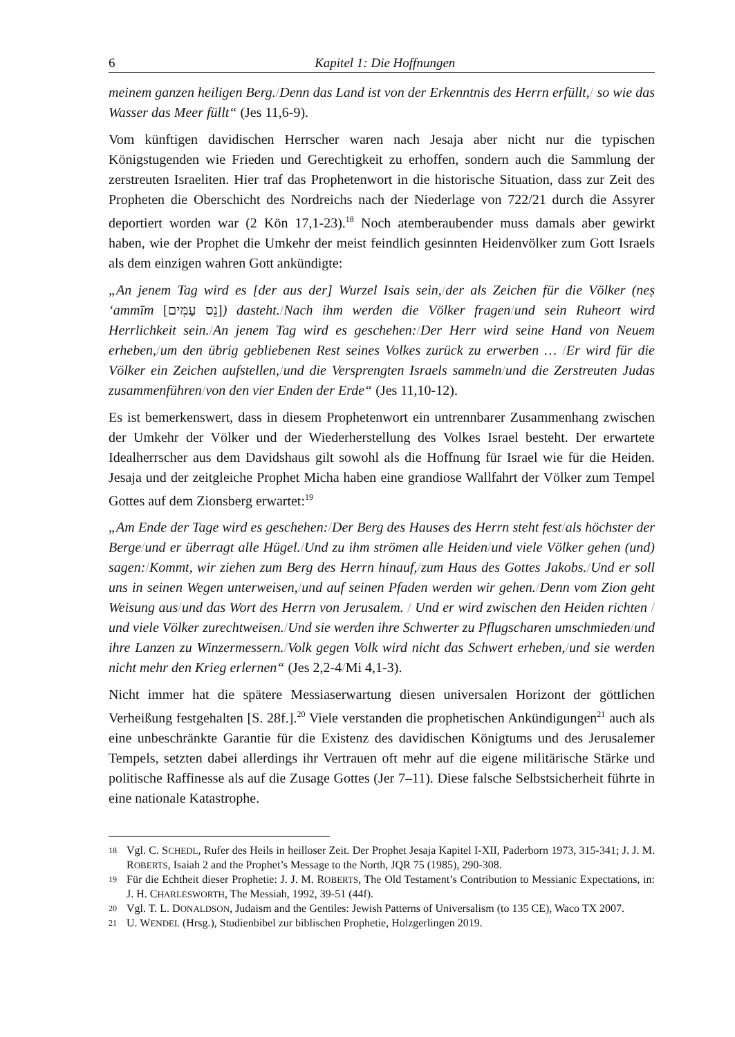6 Kapitel 1: Die Hoffnungen
meinem ganzen heiligen Berg./Denn das Land ist von der Erkenntnis des Herrn erfüllt,/ so wie das Wasser das Meer füllt“ (Jes 11,6-9).
Vom künftigen davidischen Herrscher waren nach Jesaja aber nicht nur die typischen Königstugenden wie Frieden und Gerechtigkeit zu erhoffen, sondern auch die Sammlung der zerstreuten Israeliten. Hier traf das Prophetenwort in die historische Situation, dass zur Zeit des Propheten die Oberschicht des Nordreichs nach der Niederlage von 722/21 durch die Assyrer deportiert worden war (2 Kön 17,1-23).<sup>18</sup> Noch atemberaubender muss damals aber gewirkt haben, wie der Prophet die Umkehr der meist feindlich gesinnten Heidenvölker zum Gott Israels als dem einzigen wahren Gott ankündigte:
„An jenem Tag wird es [der aus der] Wurzel Isais sein,/der als Zeichen für die Völker (neṣ ‘ammīm [נֵס עַמִּים]) dasteht./Nach ihm werden die Völker fragen/und sein Ruheort wird Herrlichkeit sein./An jenem Tag wird es geschehen:/Der Herr wird seine Hand von Neuem erheben,/um den übrig gebliebenen Rest seines Volkes zurück zu erwerben … /Er wird für die Völker ein Zeichen aufstellen,/und die Versprengten Israels sammeln/und die Zerstreuten Judas zusammenführen/von den vier Enden der Erde“ (Jes 11,10-12).
Es ist bemerkenswert, dass in diesem Prophetenwort ein untrennbarer Zusammenhang zwischen der Umkehr der Völker und der Wiederherstellung des Volkes Israel besteht. Der erwartete Idealherrscher aus dem Davidshaus gilt sowohl als die Hoffnung für Israel wie für die Heiden. Jesaja und der zeitgleiche Prophet Micha haben eine grandiose Wallfahrt der Völker zum Tempel Gottes auf dem Zionsberg erwartet:<sup>19</sup>
„Am Ende der Tage wird es geschehen:/Der Berg des Hauses des Herrn steht fest/als höchster der Berge/und er überragt alle Hügel./Und zu ihm strömen alle Heiden/und viele Völker gehen (und) sagen:/Kommt, wir ziehen zum Berg des Herrn hinauf,/zum Haus des Gottes Jakobs./Und er soll uns in seinen Wegen unterweisen,/und auf seinen Pfaden werden wir gehen./Denn vom Zion geht Weisung aus/und das Wort des Herrn von Jerusalem. / Und er wird zwischen den Heiden richten / und viele Völker zurechtweisen./Und sie werden ihre Schwerter zu Pflugscharen umschmieden/und ihre Lanzen zu Winzermessern./Volk gegen Volk wird nicht das Schwert erheben,/und sie werden nicht mehr den Krieg erlernen“ (Jes 2,2-4/Mi 4,1-3).
Nicht immer hat die spätere Messiaserwartung diesen universalen Horizont der göttlichen Verheißung festgehalten [S. 28f.].<sup>20</sup> Viele verstanden die prophetischen Ankündigungen<sup>21</sup> auch als eine unbeschränkte Garantie für die Existenz des davidischen Königtums und des Jerusalemer Tempels, setzten dabei allerdings ihr Vertrauen oft mehr auf die eigene militärische Stärke und politische Raffinesse als auf die Zusage Gottes (Jer 7–11). Diese falsche Selbstsicherheit führte in eine nationale Katastrophe.
18 Vgl. C. SCHEDL, Rufer des Heils in heilloser Zeit. Der Prophet Jesaja Kapitel I-XII, Paderborn 1973, 315-341; J. J. M. ROBERTS, Isaiah 2 and the Prophet’s Message to the North, JQR 75 (1985), 290-308.
19 Für die Echtheit dieser Prophetie: J. J. M. ROBERTS, The Old Testament’s Contribution to Messianic Expectations, in: J. H. CHARLESWORTH, The Messiah, 1992, 39-51 (44f).
20 Vgl. T. L. DONALDSON, Judaism and the Gentiles: Jewish Patterns of Universalism (to 135 CE), Waco TX 2007.
21 U. WENDEL (Hrsg.), Studienbibel zur biblischen Prophetie, Holzgerlingen 2019.